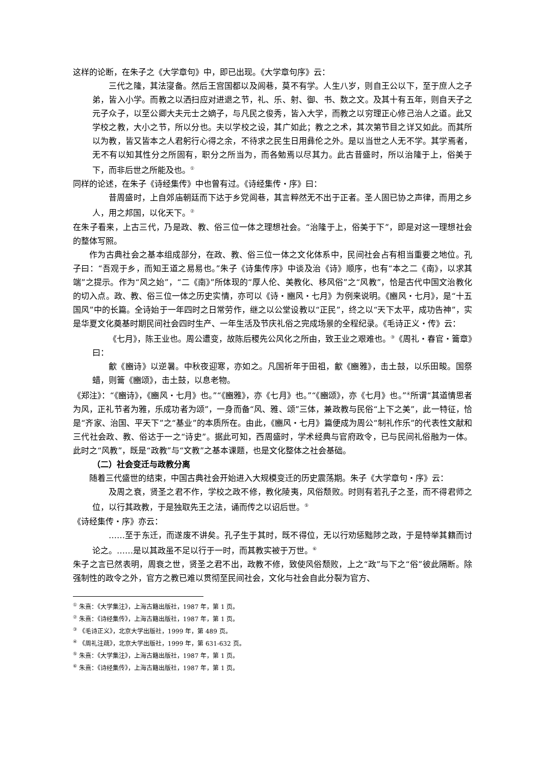这样的论断，在朱子之《大学章句》中，即已出现。《大学章句序》云：
三代之隆，其法寖备。然后王宫国都以及闾巷，莫不有学。人生八岁，则自王公以下，至于庶人之子弟，皆入小学。而教之以洒扫应对进退之节，礼、乐、射、御、书、数之文。及其十有五年，则自天子之元子众子，以至公卿大夫元士之嫡子，与凡民之俊秀，皆入大学，而教之以穷理正心修己治人之道。此又学校之教，大小之节，所以分也。夫以学校之设，其广如此；教之之术，其次第节目之详又如此。而其所以为教，皆又皆本之人君躬行心得之余，不待求之民生日用彝伦之外。是以当世之人无不学。其学焉者，无不有以知其性分之所固有，职分之所当为，而各勉焉以尽其力。此古昔盛时，所以治隆于上，俗美于下，而非后世之所能及也。<sup>①</sup>
同样的论述，在朱子《诗经集传》中也曾有过。《诗经集传・序》曰：
昔周盛时，上自郊庙朝廷而下达于乡党闾巷，其言粹然无不出于正者。圣人固已协之声律，而用之乡人，用之邦国，以化天下。<sup>②</sup>
在朱子看来，上古三代，乃是政、教、俗三位一体之理想社会。“治隆于上，俗美于下”，即是对这一理想社会的整体写照。
作为古典社会之基本组成部分，在政、教、俗三位一体之文化体系中，民间社会占有相当重要之地位。孔子曰：“吾观于乡，而知王道之易易也。”朱子《诗集传序》中谈及治《诗》顺序，也有“本之二《南》，以求其端”之提示。作为“风之始”，“二《南》”所体现的“厚人伦、美教化、移风俗”之“风教”，恰是古代中国文治教化的切入点。政、教、俗三位一体之历史实情，亦可以《诗・豳风・七月》为例来说明。《豳风・七月》，是“十五国风”中的长篇。全诗始于一年四时之日常劳作，继之以公堂设教以“正民”，终之以“天下太平，成功告神”，实是华夏文化奠基时期民间社会四时生产、一年生活及节庆礼俗之完成场景的全程纪录。《毛诗正义・传》云：
《七月》，陈王业也。周公遭变，故陈后稷先公风化之所由，致王业之艰难也。<sup>③</sup>《周礼・春官・籥章》曰：
龡《豳诗》以逆暑。中秋夜迎寒，亦如之。凡国祈年于田祖，龡《豳雅》，击土鼓，以乐田畯。国祭蜡，则籥《豳颂》，击土鼓，以息老物。
《郑注》：“《豳诗》，《豳风・七月》也。”“《豳雅》，亦《七月》也。”“《豳颂》，亦《七月》也。”<sup>④</sup>所谓“其道情思者为风，正礼节者为雅，乐成功者为颂”，一身而备“风、雅、颂”三体，兼政教与民俗“上下之美”，此一特征，恰是“齐家、治国、平天下”之“基业”的本质所在。由此，《豳风・七月》篇便成为周公“制礼作乐”的代表性文献和三代社会政、教、俗达于一之“诗史”。据此可知，西周盛时，学术经典与官府政令，已与民间礼俗融为一体。此时之“风教”，既是“政教”与“文教”之基本课题，也是文化整体之社会基础。
（二）社会变迁与政教分离
随着三代盛世的结束，中国古典社会开始进入大规模变迁的历史震荡期。朱子《大学章句・序》云：
及周之衰，贤圣之君不作，学校之政不修，教化陵夷，风俗颓败。时则有若孔子之圣，而不得君师之位，以行其政教，于是独取先王之法，诵而传之以诏后世。<sup>⑤</sup>
《诗经集传・序》亦云：
……至于东迁，而遂废不讲矣。孔子生于其时，既不得位，无以行劝惩黜陟之政，于是特举其籍而讨论之。……是以其政虽不足以行于一时，而其教实被于万世。<sup>⑥</sup>
朱子之言已然表明，周衰之世，贤圣之君不出，政教不修，致使风俗颓败，上之“政”与下之“俗”彼此隔断。除强制性的政令之外，官方之教已难以贯彻至民间社会，文化与社会自此分裂为官方、
<sup>①</sup> 朱熹：《大学集注》，上海古籍出版社，1987 年，第 1 页。
<sup>②</sup> 朱熹：《诗经集传》，上海古籍出版社，1987 年，第 1 页。
<sup>③</sup> 《毛诗正义》，北京大学出版社，1999 年，第 489 页。
<sup>④</sup> 《周礼注疏》，北京大学出版社，1999 年，第 631-632 页。
<sup>⑤</sup> 朱熹：《大学集注》，上海古籍出版社，1987 年，第 1 页。
<sup>⑥</sup> 朱熹：《诗经集传》，上海古籍出版社，1987 年，第 1 页。